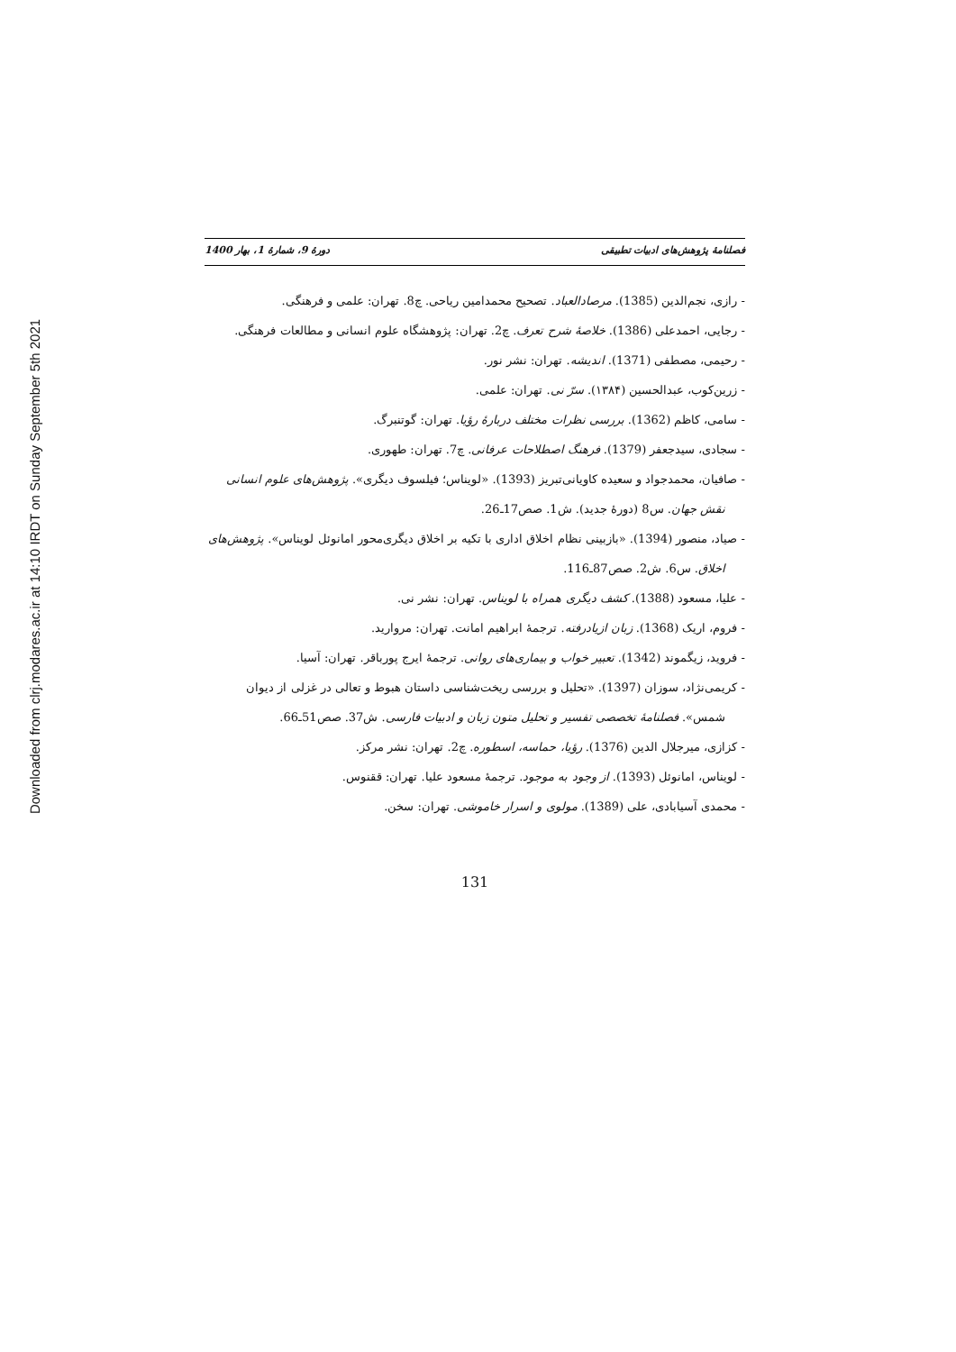Downloaded from clrj.modares.ac.ir at 14:10 IRDT on Sunday September 5th 2021
فصلنامهٔ پژوهش‌های ادبیات تطبیقی دورهٔ 9، شمارهٔ 1، بهار 1400
- رازی، نجم‌الدین (1385). مرصادالعباد. تصحیح محمدامین ریاحی. چ8. تهران: علمی و فرهنگی.
- رجایی، احمدعلی (1386). خلاصهٔ شرح تعرف. چ2. تهران: پژوهشگاه علوم انسانی و مطالعات فرهنگی.
- رحیمی، مصطفی (1371). اندیشه. تهران: نشر نور.
- زرین‌کوب، عبدالحسین (۱۳۸۴). سرّ نی. تهران: علمی.
- سامی، کاظم (1362). بررسی نظرات مختلف دربارهٔ رؤیا. تهران: گوتنبرگ.
- سجادی، سیدجعفر (1379). فرهنگ اصطلاحات عرفانی. چ7. تهران: طهوری.
- صافیان، محمدجواد و سعیده کاویانی‌تبریز (1393). «لویناس؛ فیلسوف دیگری». پژوهش‌های علوم انسانی نقش جهان. س8 (دورهٔ جدید). ش1. صص17ـ26.
- صیاد، منصور (1394). «بازبینی نظام اخلاق اداری با تکیه بر اخلاق دیگری‌محور امانوئل لویناس». پژوهش‌های اخلاق. س6. ش2. صص87ـ116.
- علیا، مسعود (1388). کشف دیگری همراه با لویناس. تهران: نشر نی.
- فروم، اریک (1368). زبان ازیادرفته. ترجمهٔ ابراهیم امانت. تهران: مروارید.
- فروید، زیگموند (1342). تعبیر خواب و بیماری‌های روانی. ترجمهٔ ایرج پورباقر. تهران: آسیا.
- کریمی‌نژاد، سوزان (1397). «تحلیل و بررسی ریخت‌شناسی داستان هبوط و تعالی در غزلی از دیوان شمس». فصلنامهٔ تخصصی تفسیر و تحلیل متون زبان و ادبیات فارسی. ش37. صص51ـ66.
- کزازی، میرجلال الدین (1376). رؤیا، حماسه، اسطوره. چ2. تهران: نشر مرکز.
- لویناس، امانوئل (1393). از وجود به موجود. ترجمهٔ مسعود علیا. تهران: ققنوس.
- محمدی آسیابادی، علی (1389). مولوی و اسرار خاموشی. تهران: سخن.
131